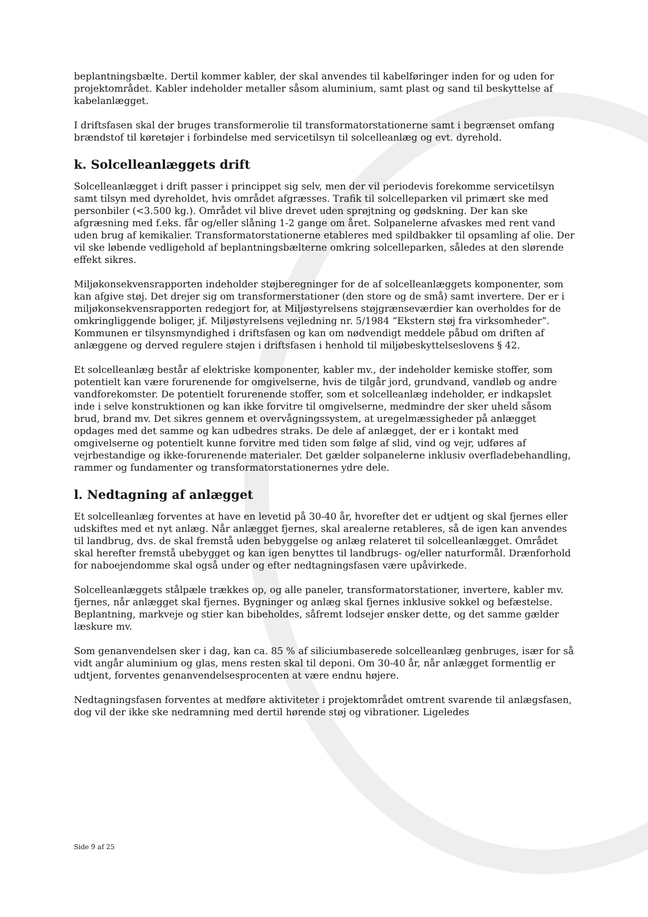beplantningsbælte. Dertil kommer kabler, der skal anvendes til kabelføringer inden for og uden for projektområdet. Kabler indeholder metaller såsom aluminium, samt plast og sand til beskyttelse af kabelanlægget.
I driftsfasen skal der bruges transformerolie til transformatorstationerne samt i begrænset omfang brændstof til køretøjer i forbindelse med servicetilsyn til solcelleanlæg og evt. dyrehold.
k. Solcelleanlæggets drift
Solcelleanlægget i drift passer i princippet sig selv, men der vil periodevis forekomme servicetilsyn samt tilsyn med dyreholdet, hvis området afgræsses. Trafik til solcelleparken vil primært ske med personbiler (<3.500 kg.). Området vil blive drevet uden sprøjtning og gødskning. Der kan ske afgræsning med f.eks. får og/eller slåning 1-2 gange om året. Solpanelerne afvaskes med rent vand uden brug af kemikalier. Transformatorstationerne etableres med spildbakker til opsamling af olie. Der vil ske løbende vedligehold af beplantningsbælterne omkring solcelleparken, således at den slørende effekt sikres.
Miljøkonsekvensrapporten indeholder støjberegninger for de af solcelleanlæggets komponenter, som kan afgive støj. Det drejer sig om transformerstationer (den store og de små) samt invertere. Der er i miljøkonsekvensrapporten redegjort for, at Miljøstyrelsens støjgrænseværdier kan overholdes for de omkringliggende boliger, jf. Miljøstyrelsens vejledning nr. 5/1984 ”Ekstern støj fra virksomheder”. Kommunen er tilsynsmyndighed i driftsfasen og kan om nødvendigt meddele påbud om driften af anlæggene og derved regulere støjen i driftsfasen i henhold til miljøbeskyttelseslovens § 42.
Et solcelleanlæg består af elektriske komponenter, kabler mv., der indeholder kemiske stoffer, som potentielt kan være forurenende for omgivelserne, hvis de tilgår jord, grundvand, vandløb og andre vandforekomster. De potentielt forurenende stoffer, som et solcelleanlæg indeholder, er indkapslet inde i selve konstruktionen og kan ikke forvitre til omgivelserne, medmindre der sker uheld såsom brud, brand mv. Det sikres gennem et overvågningssystem, at uregelmæssigheder på anlægget opdages med det samme og kan udbedres straks. De dele af anlægget, der er i kontakt med omgivelserne og potentielt kunne forvitre med tiden som følge af slid, vind og vejr, udføres af vejrbestandige og ikke-forurenende materialer. Det gælder solpanelerne inklusiv overfladebehandling, rammer og fundamenter og transformatorstationernes ydre dele.
l. Nedtagning af anlægget
Et solcelleanlæg forventes at have en levetid på 30-40 år, hvorefter det er udtjent og skal fjernes eller udskiftes med et nyt anlæg. Når anlægget fjernes, skal arealerne retableres, så de igen kan anvendes til landbrug, dvs. de skal fremstå uden bebyggelse og anlæg relateret til solcelleanlægget. Området skal herefter fremstå ubebygget og kan igen benyttes til landbrugs- og/eller naturformål. Drænforhold for naboejendomme skal også under og efter nedtagningsfasen være upåvirkede.
Solcelleanlæggets stålpæle trækkes op, og alle paneler, transformatorstationer, invertere, kabler mv. fjernes, når anlægget skal fjernes. Bygninger og anlæg skal fjernes inklusive sokkel og befæstelse. Beplantning, markveje og stier kan bibeholdes, såfremt lodsejer ønsker dette, og det samme gælder læskure mv.
Som genanvendelsen sker i dag, kan ca. 85 % af siliciumbaserede solcelleanlæg genbruges, især for så vidt angår aluminium og glas, mens resten skal til deponi. Om 30-40 år, når anlægget formentlig er udtjent, forventes genanvendelsesprocenten at være endnu højere.
Nedtagningsfasen forventes at medføre aktiviteter i projektområdet omtrent svarende til anlægsfasen, dog vil der ikke ske nedramning med dertil hørende støj og vibrationer. Ligeledes
Side 9 af 25